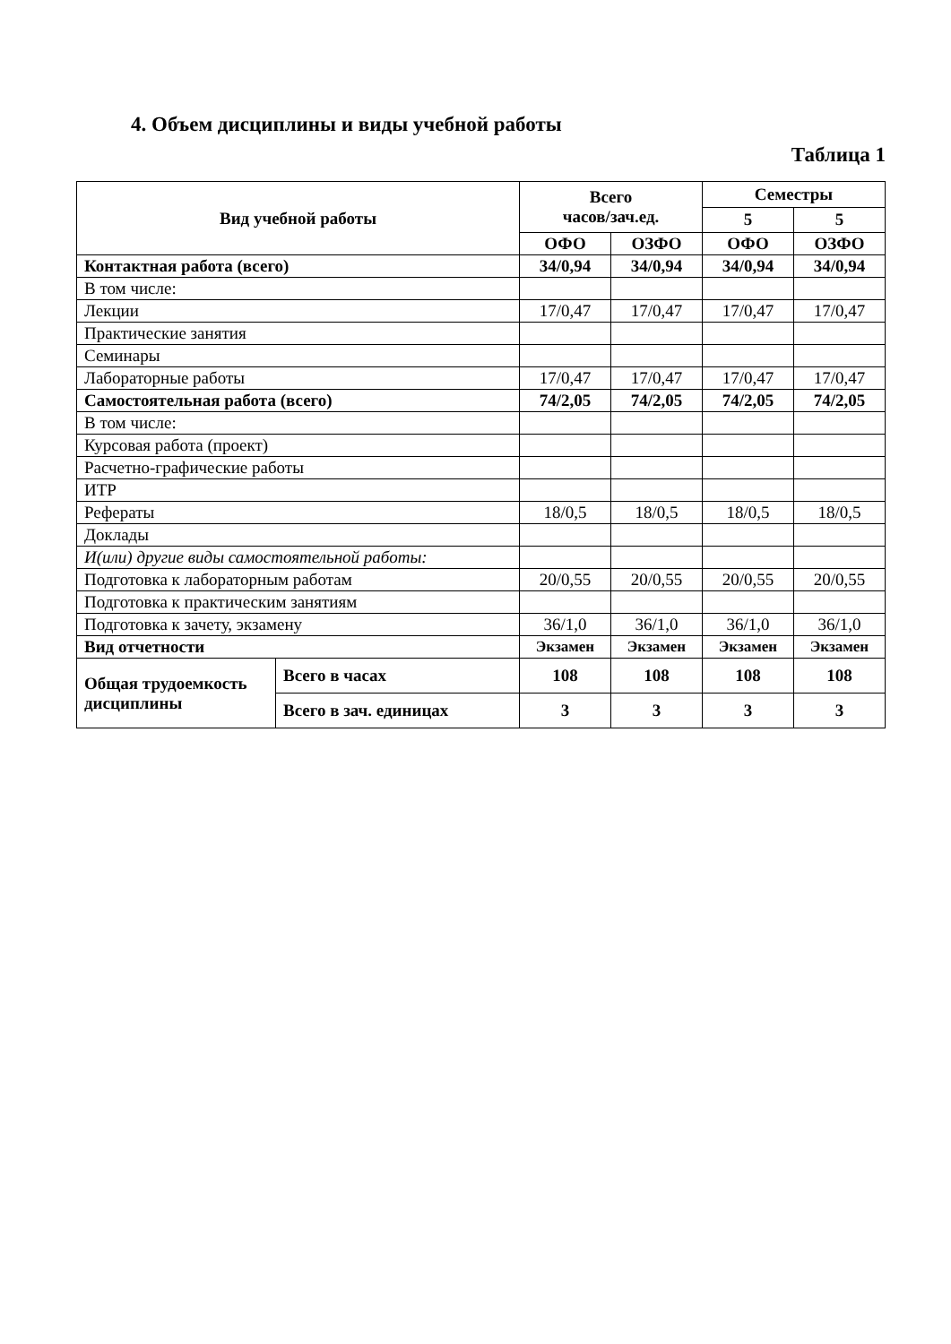4. Объем дисциплины и виды учебной работы
Таблица 1
| Вид учебной работы | | Всего часов/зач.ед. | | Семестры | |
| --- | --- | --- | --- | --- | --- |
| | | | | 5 | 5 |
| | | ОФО | ОЗФО | ОФО | ОЗФО |
| Контактная работа (всего) | | 34/0,94 | 34/0,94 | 34/0,94 | 34/0,94 |
| В том числе: | | | | | |
| Лекции | | 17/0,47 | 17/0,47 | 17/0,47 | 17/0,47 |
| Практические занятия | | | | | |
| Семинары | | | | | |
| Лабораторные работы | | 17/0,47 | 17/0,47 | 17/0,47 | 17/0,47 |
| Самостоятельная работа (всего) | | 74/2,05 | 74/2,05 | 74/2,05 | 74/2,05 |
| В том числе: | | | | | |
| Курсовая работа (проект) | | | | | |
| Расчетно-графические работы | | | | | |
| ИТР | | | | | |
| Рефераты | | 18/0,5 | 18/0,5 | 18/0,5 | 18/0,5 |
| Доклады | | | | | |
| И(или) другие виды самостоятельной работы: | | | | | |
| Подготовка к лабораторным работам | | 20/0,55 | 20/0,55 | 20/0,55 | 20/0,55 |
| Подготовка к практическим занятиям | | | | | |
| Подготовка к зачету, экзамену | | 36/1,0 | 36/1,0 | 36/1,0 | 36/1,0 |
| Вид отчетности | | Экзамен | Экзамен | Экзамен | Экзамен |
| Общая трудоемкость дисциплины | Всего в часах | 108 | 108 | 108 | 108 |
| | Всего в зач. единицах | 3 | 3 | 3 | 3 |